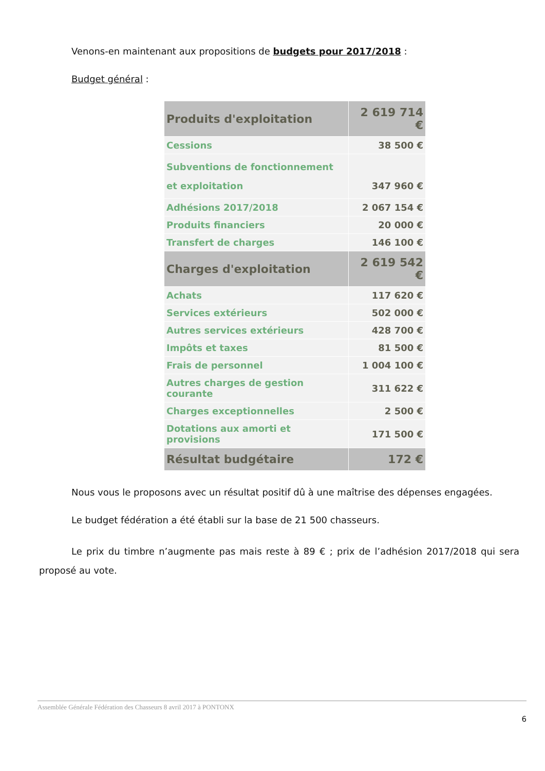Venons-en maintenant aux propositions de budgets pour 2017/2018 :
Budget général :
| Produits d'exploitation | 2 619 714 € |
| Cessions | 38 500 € |
| Subventions de fonctionnement et exploitation | 347 960 € |
| Adhésions 2017/2018 | 2 067 154 € |
| Produits financiers | 20 000 € |
| Transfert de charges | 146 100 € |
| Charges d'exploitation | 2 619 542 € |
| Achats | 117 620 € |
| Services extérieurs | 502 000 € |
| Autres services extérieurs | 428 700 € |
| Impôts et taxes | 81 500 € |
| Frais de personnel | 1 004 100 € |
| Autres charges de gestion courante | 311 622 € |
| Charges exceptionnelles | 2 500 € |
| Dotations aux amorti et provisions | 171 500 € |
| Résultat budgétaire | 172 € |
Nous vous le proposons avec un résultat positif dû à une maîtrise des dépenses engagées.
Le budget fédération a été établi sur la base de 21 500 chasseurs.
Le prix du timbre n’augmente pas mais reste à 89 € ; prix de l’adhésion 2017/2018 qui sera proposé au vote.
Assemblée Générale Fédération des Chasseurs 8 avril 2017 à PONTONX
6